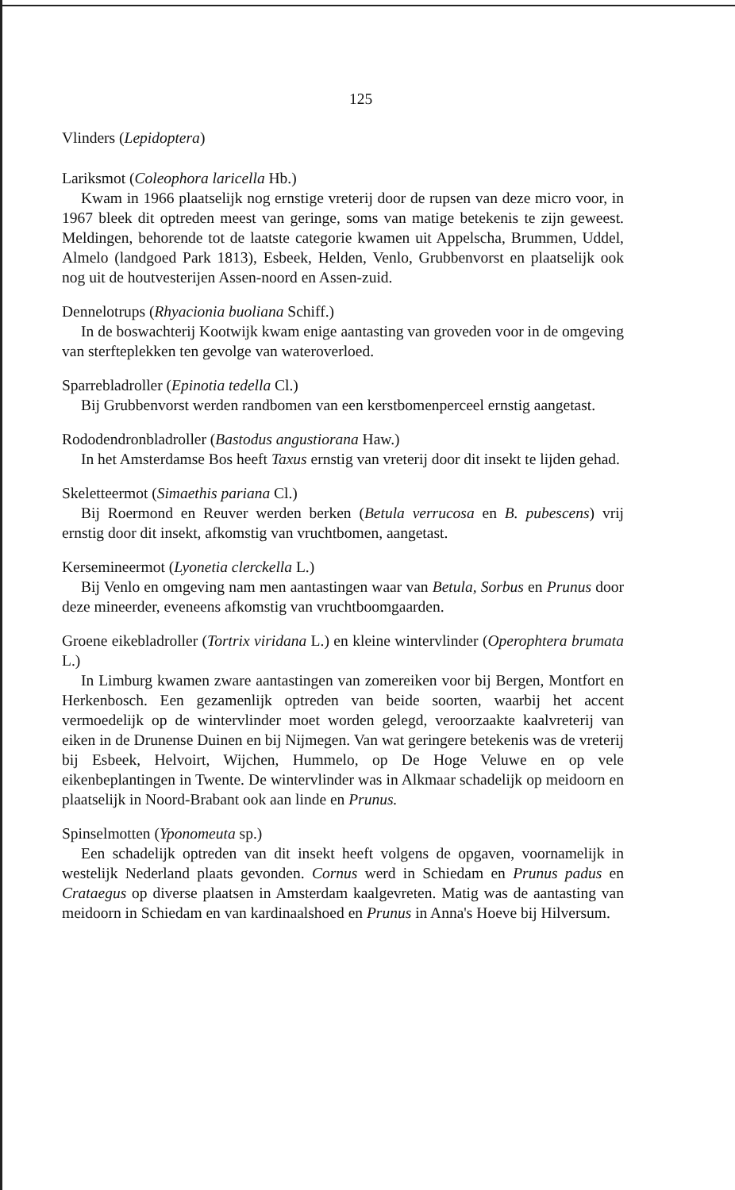125
Vlinders (Lepidoptera)
Lariksmot (Coleophora laricella Hb.)
Kwam in 1966 plaatselijk nog ernstige vreterij door de rupsen van deze micro voor, in 1967 bleek dit optreden meest van geringe, soms van matige betekenis te zijn geweest. Meldingen, behorende tot de laatste categorie kwamen uit Appelscha, Brummen, Uddel, Almelo (landgoed Park 1813), Esbeek, Helden, Venlo, Grubbenvorst en plaatselijk ook nog uit de houtvesterijen Assen-noord en Assen-zuid.
Dennelotrups (Rhyacionia buoliana Schiff.)
In de boswachterij Kootwijk kwam enige aantasting van groveden voor in de omgeving van sterfteplekken ten gevolge van wateroverloed.
Sparrebladroller (Epinotia tedella Cl.)
Bij Grubbenvorst werden randbomen van een kerstbomenperceel ernstig aangetast.
Rododendronbladroller (Bastodus angustiorana Haw.)
In het Amsterdamse Bos heeft Taxus ernstig van vreterij door dit insekt te lijden gehad.
Skeletteermot (Simaethis pariana Cl.)
Bij Roermond en Reuver werden berken (Betula verrucosa en B. pubescens) vrij ernstig door dit insekt, afkomstig van vruchtbomen, aangetast.
Kersemineermot (Lyonetia clerckella L.)
Bij Venlo en omgeving nam men aantastingen waar van Betula, Sorbus en Prunus door deze mineerder, eveneens afkomstig van vruchtboomgaarden.
Groene eikebladroller (Tortrix viridana L.) en kleine wintervlinder (Operophtera brumata L.)
In Limburg kwamen zware aantastingen van zomereiken voor bij Bergen, Montfort en Herkenbosch. Een gezamenlijk optreden van beide soorten, waarbij het accent vermoedelijk op de wintervlinder moet worden gelegd, veroorzaakte kaalvreterij van eiken in de Drunense Duinen en bij Nijmegen. Van wat geringere betekenis was de vreterij bij Esbeek, Helvoirt, Wijchen, Hummelo, op De Hoge Veluwe en op vele eikenbeplantingen in Twente. De wintervlinder was in Alkmaar schadelijk op meidoorn en plaatselijk in Noord-Brabant ook aan linde en Prunus.
Spinselmotten (Yponomeuta sp.)
Een schadelijk optreden van dit insekt heeft volgens de opgaven, voornamelijk in westelijk Nederland plaats gevonden. Cornus werd in Schiedam en Prunus padus en Crataegus op diverse plaatsen in Amsterdam kaalgevreten. Matig was de aantasting van meidoorn in Schiedam en van kardinaalshoed en Prunus in Anna's Hoeve bij Hilversum.